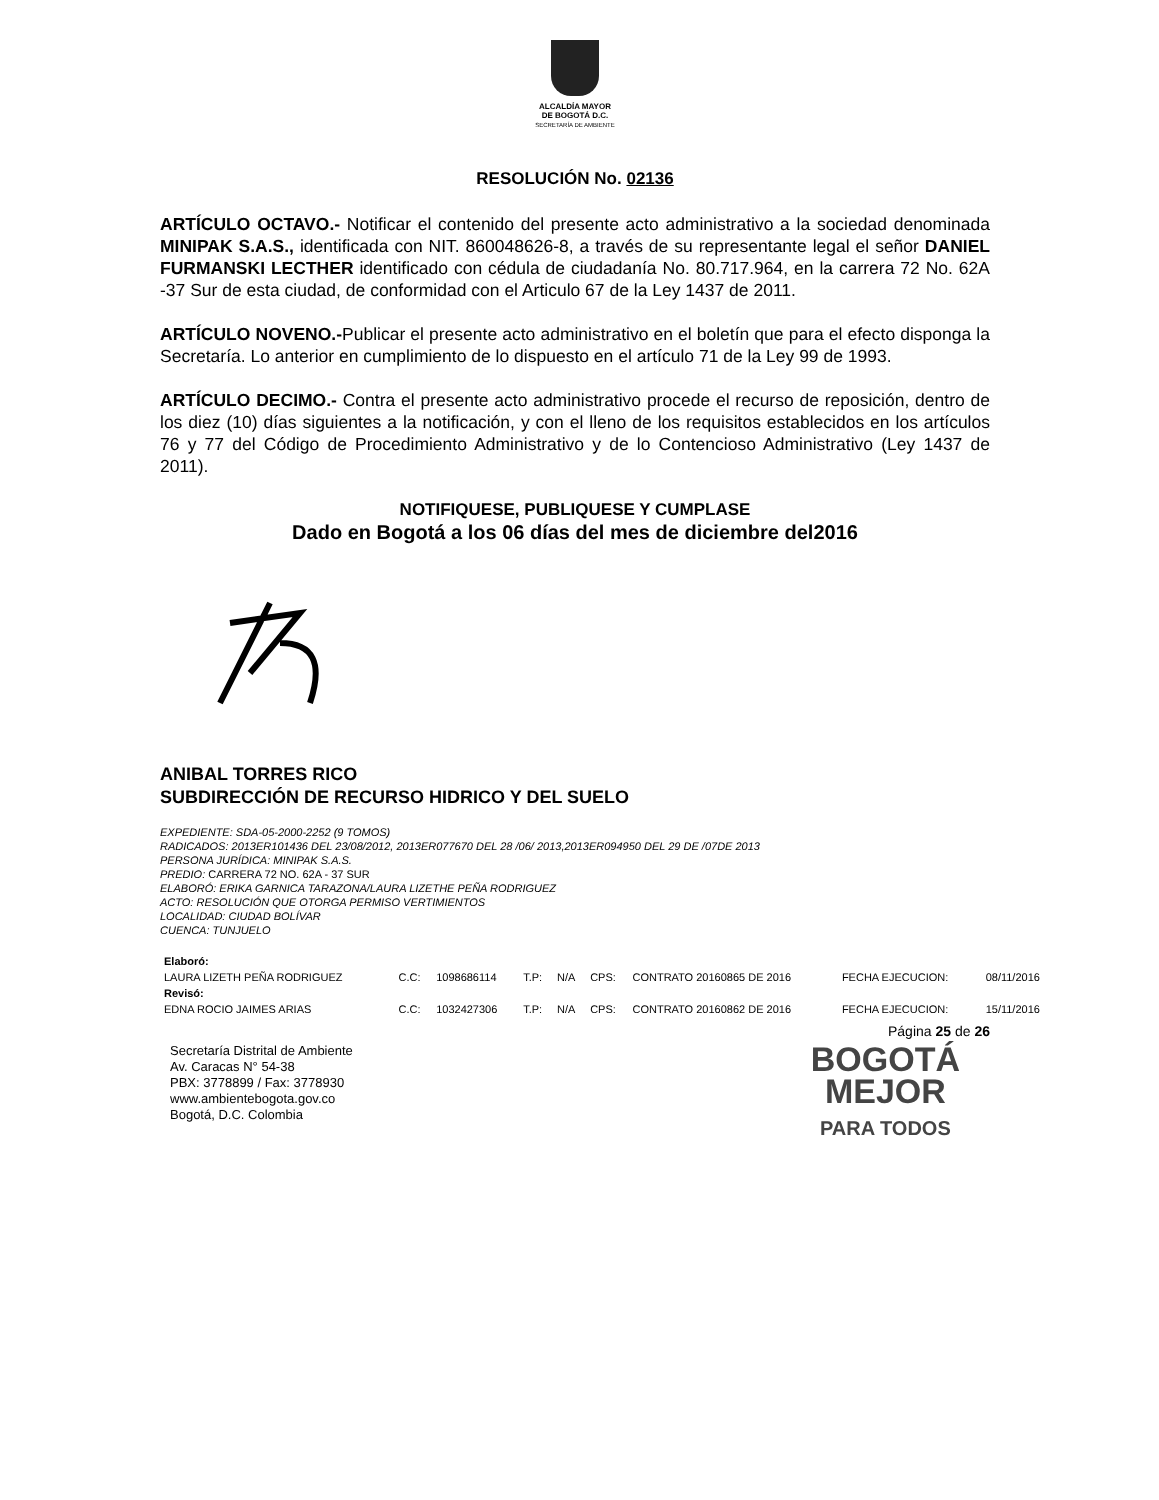ALCALDÍA MAYOR
DE BOGOTÁ D.C.
SECRETARÍA DE AMBIENTE
RESOLUCIÓN No. 02136
ARTÍCULO OCTAVO.- Notificar el contenido del presente acto administrativo a la sociedad denominada MINIPAK S.A.S., identificada con NIT. 860048626-8, a través de su representante legal el señor DANIEL FURMANSKI LECTHER identificado con cédula de ciudadanía No. 80.717.964, en la carrera 72 No. 62A -37 Sur de esta ciudad, de conformidad con el Articulo 67 de la Ley 1437 de 2011.
ARTÍCULO NOVENO.-Publicar el presente acto administrativo en el boletín que para el efecto disponga la Secretaría. Lo anterior en cumplimiento de lo dispuesto en el artículo 71 de la Ley 99 de 1993.
ARTÍCULO DECIMO.- Contra el presente acto administrativo procede el recurso de reposición, dentro de los diez (10) días siguientes a la notificación, y con el lleno de los requisitos establecidos en los artículos 76 y 77 del Código de Procedimiento Administrativo y de lo Contencioso Administrativo (Ley 1437 de 2011).
NOTIFIQUESE, PUBLIQUESE Y CUMPLASE
Dado en Bogotá a los 06 días del mes de diciembre del2016
ANIBAL TORRES RICO
SUBDIRECCIÓN DE RECURSO HIDRICO Y DEL SUELO
EXPEDIENTE: SDA-05-2000-2252 (9 TOMOS)
RADICADOS: 2013ER101436 DEL 23/08/2012, 2013ER077670 DEL 28 /06/ 2013,2013ER094950 DEL 29 DE /07DE 2013
PERSONA JURÍDICA: MINIPAK S.A.S.
PREDIO: CARRERA 72 NO. 62A - 37 SUR
ELABORÓ: ERIKA GARNICA TARAZONA/LAURA LIZETHE PEÑA RODRIGUEZ
ACTO: RESOLUCIÓN QUE OTORGA PERMISO VERTIMIENTOS
LOCALIDAD: CIUDAD BOLÍVAR
CUENCA: TUNJUELO
| Elaboró: | | | | | | | | |
| LAURA LIZETH PEÑA RODRIGUEZ | C.C: | 1098686114 | T.P: | N/A | CPS: | CONTRATO 20160865 DE 2016 | FECHA EJECUCION: | 08/11/2016 |
| Revisó: | | | | | | | | |
| EDNA ROCIO JAIMES ARIAS | C.C: | 1032427306 | T.P: | N/A | CPS: | CONTRATO 20160862 DE 2016 | FECHA EJECUCION: | 15/11/2016 |
Página 25 de 26
Secretaría Distrital de Ambiente
Av. Caracas N° 54-38
PBX: 3778899 / Fax: 3778930
www.ambientebogota.gov.co
Bogotá, D.C. Colombia
BOGOTÁ
MEJOR
PARA TODOS